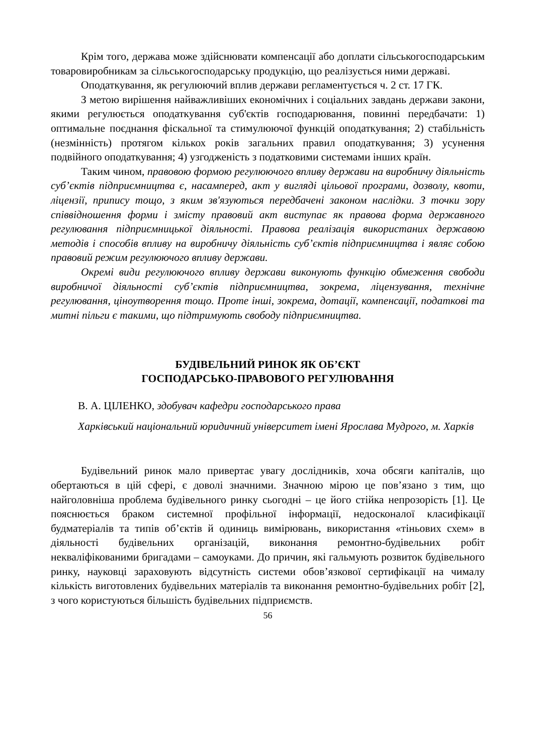Крім того, держава може здійснювати компенсації або доплати сільськогосподарським товаровиробникам за сільськогосподарську продукцію, що реалізується ними державі.
Оподаткування, як регулюючий вплив держави регламентується ч. 2 ст. 17 ГК.
З метою вирішення найважливіших економічних і соціальних завдань держави закони, якими регулюється оподаткування суб'єктів господарювання, повинні передбачати: 1) оптимальне поєднання фіскальної та стимулюючої функцій оподаткування; 2) стабільність (незмінність) протягом кількох років загальних правил оподаткування; 3) усунення подвійного оподаткування; 4) узгодженість з податковими системами інших країн.
Таким чином, правовою формою регулюючого впливу держави на виробничу діяльність суб’єктів підприємництва є, насамперед, акт у вигляді цільової програми, дозволу, квоти, ліцензії, припису тощо, з яким зв'язуються передбачені законом наслідки. З точки зору співвідношення форми і змісту правовий акт виступає як правова форма державного регулювання підприємницької діяльності. Правова реалізація використаних державою методів і способів впливу на виробничу діяльність суб’єктів підприємництва і являє собою правовий режим регулюючого впливу держави.
Окремі види регулюючого впливу держави виконують функцію обмеження свободи виробничої діяльності суб’єктів підприємництва, зокрема, ліцензування, технічне регулювання, ціноутворення тощо. Проте інші, зокрема, дотації, компенсації, податкові та митні пільги є такими, що підтримують свободу підприємництва.
БУДІВЕЛЬНИЙ РИНОК ЯК ОБ’ЄКТ
ГОСПОДАРСЬКО-ПРАВОВОГО РЕГУЛЮВАННЯ
В. А. ЦІЛЕНКО, здобувач кафедри господарського права
Харківський національний юридичний університет імені Ярослава Мудрого, м. Харків
Будівельний ринок мало привертає увагу дослідників, хоча обсяги капіталів, що обертаються в цій сфері, є доволі значними. Значною мірою це пов’язано з тим, що найголовніша проблема будівельного ринку сьогодні – це його стійка непрозорість [1]. Це пояснюється браком системної профільної інформації, недосконалої класифікації будматеріалів та типів об’єктів й одиниць вимірювань, використання «тіньових схем» в діяльності будівельних організацій, виконання ремонтно-будівельних робіт некваліфікованими бригадами – самоуками. До причин, які гальмують розвиток будівельного ринку, науковці зараховують відсутність системи обов’язкової сертифікації на чималу кількість виготовлених будівельних матеріалів та виконання ремонтно-будівельних робіт [2], з чого користуються більшість будівельних підприємств.
56